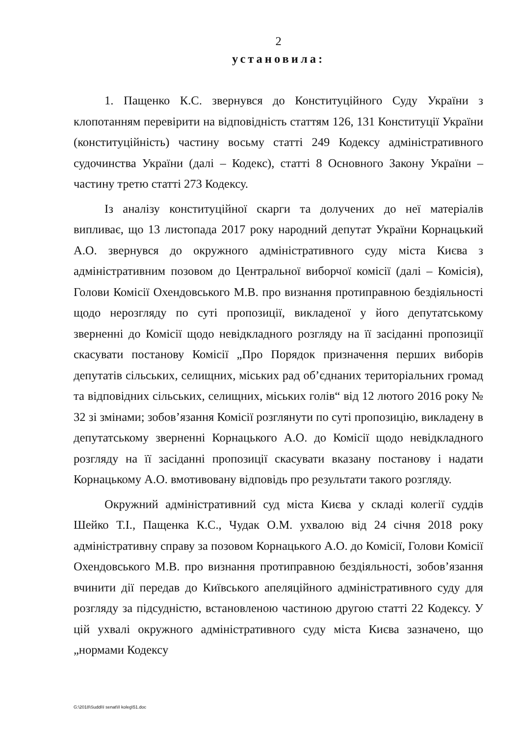2
установила:
1. Пащенко К.С. звернувся до Конституційного Суду України з клопотанням перевірити на відповідність статтям 126, 131 Конституції України (конституційність) частину восьму статті 249 Кодексу адміністративного судочинства України (далі – Кодекс), статті 8 Основного Закону України – частину третю статті 273 Кодексу.
Із аналізу конституційної скарги та долучених до неї матеріалів випливає, що 13 листопада 2017 року народний депутат України Корнацький А.О. звернувся до окружного адміністративного суду міста Києва з адміністративним позовом до Центральної виборчої комісії (далі – Комісія), Голови Комісії Охендовського М.В. про визнання протиправною бездіяльності щодо нерозгляду по суті пропозиції, викладеної у його депутатському зверненні до Комісії щодо невідкладного розгляду на її засіданні пропозиції скасувати постанову Комісії „Про Порядок призначення перших виборів депутатів сільських, селищних, міських рад об’єднаних територіальних громад та відповідних сільських, селищних, міських голів“ від 12 лютого 2016 року № 32 зі змінами; зобов’язання Комісії розглянути по суті пропозицію, викладену в депутатському зверненні Корнацького А.О. до Комісії щодо невідкладного розгляду на її засіданні пропозиції скасувати вказану постанову і надати Корнацькому А.О. вмотивовану відповідь про результати такого розгляду.
Окружний адміністративний суд міста Києва у складі колегії суддів Шейко Т.І., Пащенка К.С., Чудак О.М. ухвалою від 24 січня 2018 року адміністративну справу за позовом Корнацького А.О. до Комісії, Голови Комісії Охендовського М.В. про визнання протиправною бездіяльності, зобов’язання вчинити дії передав до Київського апеляційного адміністративного суду для розгляду за підсудністю, встановленою частиною другою статті 22 Кодексу. У цій ухвалі окружного адміністративного суду міста Києва зазначено, що „нормами Кодексу
G:\2018\Suddi\I senat\II koleg\51.doc